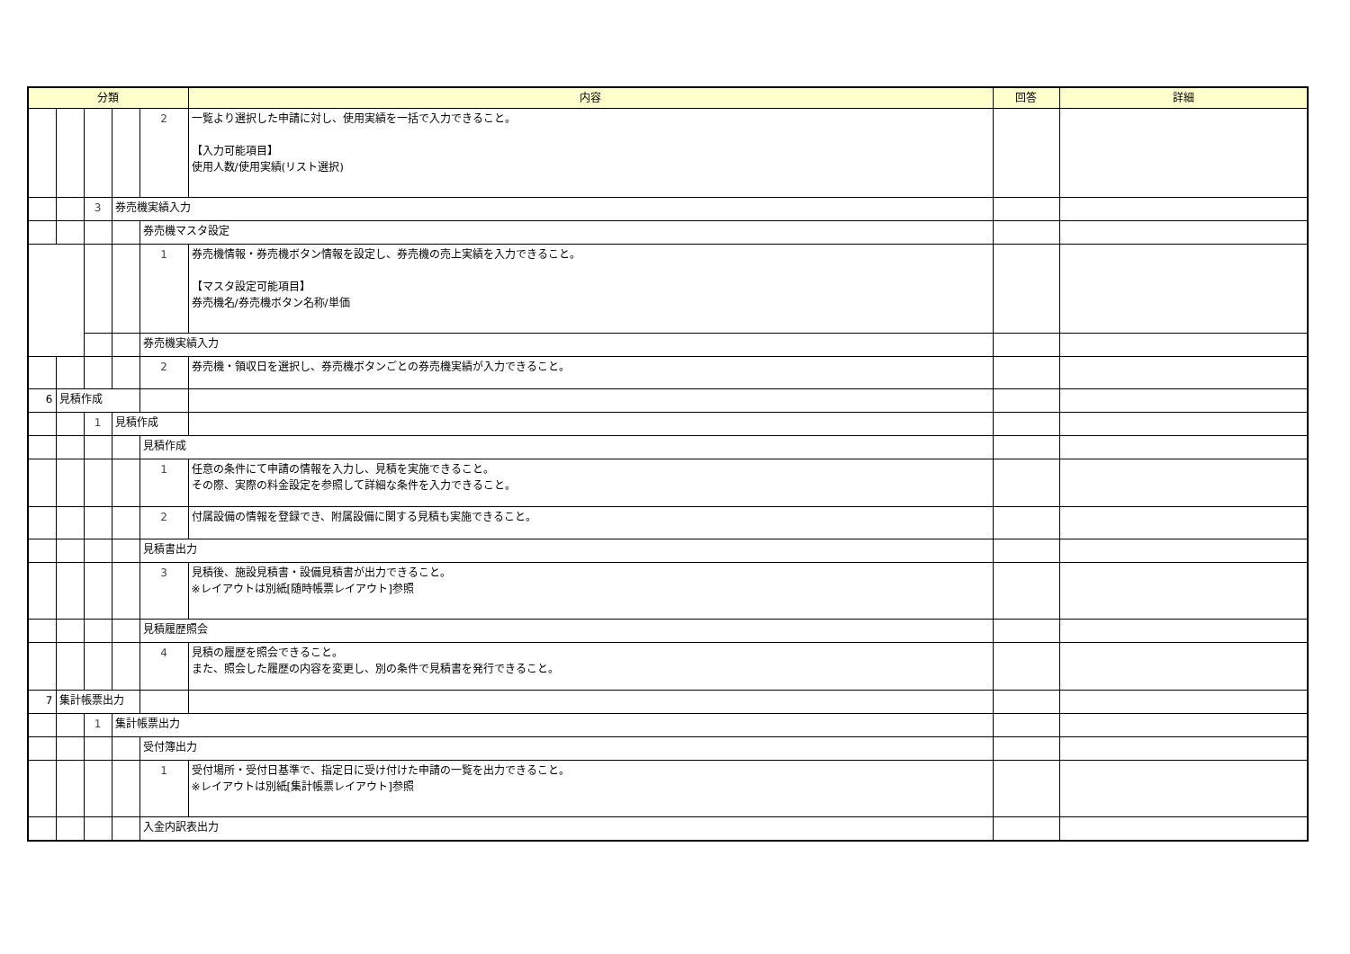| 分類 | | | | | 内容 | 回答 | 詳細 |
| --- | --- | --- | --- | --- | --- | --- | --- |
| | | | | 2 | 一覧より選択した申請に対し、使用実績を一括で入力できること。 【入力可能項目】 使用人数/使用実績(リスト選択) | | |
| | | 3 | 券売機実績入力 | | | | |
| | | | | 券売機マスタ設定 | | | |
| | | | | 1 | 券売機情報・券売機ボタン情報を設定し、券売機の売上実績を入力できること。 【マスタ設定可能項目】 券売機名/券売機ボタン名称/単価 | | |
| | | | | 券売機実績入力 | | | |
| | | | | 2 | 券売機・領収日を選択し、券売機ボタンごとの券売機実績が入力できること。 | | |
| 6 | 見積作成 | | | | | | |
| | | 1 | 見積作成 | | | | |
| | | | | 見積作成 | | | |
| | | | | 1 | 任意の条件にて申請の情報を入力し、見積を実施できること。 その際、実際の料金設定を参照して詳細な条件を入力できること。 | | |
| | | | | 2 | 付属設備の情報を登録でき、附属設備に関する見積も実施できること。 | | |
| | | | | 見積書出力 | | | |
| | | | | 3 | 見積後、施設見積書・設備見積書が出力できること。 ※レイアウトは別紙[随時帳票レイアウト]参照 | | |
| | | | | 見積履歴照会 | | | |
| | | | | 4 | 見積の履歴を照会できること。 また、照会した履歴の内容を変更し、別の条件で見積書を発行できること。 | | |
| 7 | 集計帳票出力 | | | | | | |
| | | 1 | 集計帳票出力 | | | | |
| | | | | 受付簿出力 | | | |
| | | | | 1 | 受付場所・受付日基準で、指定日に受け付けた申請の一覧を出力できること。 ※レイアウトは別紙[集計帳票レイアウト]参照 | | |
| | | | | 入金内訳表出力 | | | |